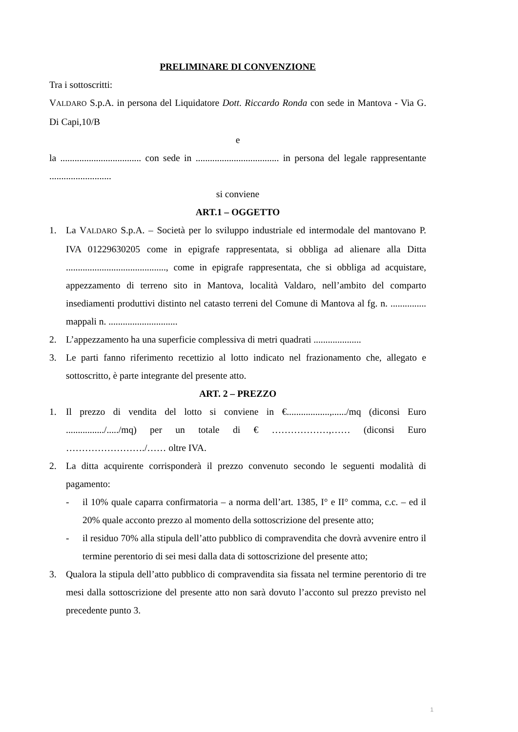PRELIMINARE DI CONVENZIONE
Tra i sottoscritti:
VALDARO S.p.A. in persona del Liquidatore Dott. Riccardo Ronda con sede in Mantova - Via G. Di Capi,10/B
e
la .................................. con sede in ................................... in persona del legale rappresentante ..........................
si conviene
ART.1 – OGGETTO
1. La VALDARO S.p.A. – Società per lo sviluppo industriale ed intermodale del mantovano P. IVA 01229630205 come in epigrafe rappresentata, si obbliga ad alienare alla Ditta .........................................., come in epigrafe rappresentata, che si obbliga ad acquistare, appezzamento di terreno sito in Mantova, località Valdaro, nell’ambito del comparto insediamenti produttivi distinto nel catasto terreni del Comune di Mantova al fg. n. ............... mappali n. .............................
2. L’appezzamento ha una superficie complessiva di metri quadrati ....................
3. Le parti fanno riferimento recettizio al lotto indicato nel frazionamento che, allegato e sottoscritto, è parte integrante del presente atto.
ART. 2 – PREZZO
1. Il prezzo di vendita del lotto si conviene in €..................,....../mq (diconsi Euro ................/...../mq) per un totale di € ………………,…… (diconsi Euro ……………………./…… oltre IVA.
2. La ditta acquirente corrisponderà il prezzo convenuto secondo le seguenti modalità di pagamento:
- il 10% quale caparra confirmatoria – a norma dell’art. 1385, I° e II° comma, c.c. – ed il 20% quale acconto prezzo al momento della sottoscrizione del presente atto;
- il residuo 70% alla stipula dell’atto pubblico di compravendita che dovrà avvenire entro il termine perentorio di sei mesi dalla data di sottoscrizione del presente atto;
3. Qualora la stipula dell’atto pubblico di compravendita sia fissata nel termine perentorio di tre mesi dalla sottoscrizione del presente atto non sarà dovuto l’acconto sul prezzo previsto nel precedente punto 3.
1